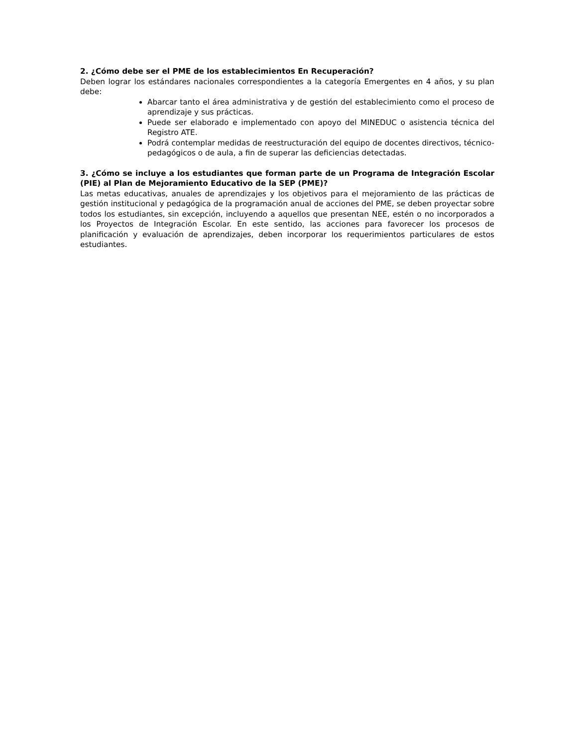2. ¿Cómo debe ser el PME de los establecimientos En Recuperación?
Deben lograr los estándares nacionales correspondientes a la categoría Emergentes en 4 años, y su plan debe:
Abarcar tanto el área administrativa y de gestión del establecimiento como el proceso de aprendizaje y sus prácticas.
Puede ser elaborado e implementado con apoyo del MINEDUC o asistencia técnica del Registro ATE.
Podrá contemplar medidas de reestructuración del equipo de docentes directivos, técnico-pedagógicos o de aula, a fin de superar las deficiencias detectadas.
3. ¿Cómo se incluye a los estudiantes que forman parte de un Programa de Integración Escolar (PIE) al Plan de Mejoramiento Educativo de la SEP (PME)?
Las metas educativas, anuales de aprendizajes y los objetivos para el mejoramiento de las prácticas de gestión institucional y pedagógica de la programación anual de acciones del PME, se deben proyectar sobre todos los estudiantes, sin excepción, incluyendo a aquellos que presentan NEE, estén o no incorporados a los Proyectos de Integración Escolar. En este sentido, las acciones para favorecer los procesos de planificación y evaluación de aprendizajes, deben incorporar los requerimientos particulares de estos estudiantes.